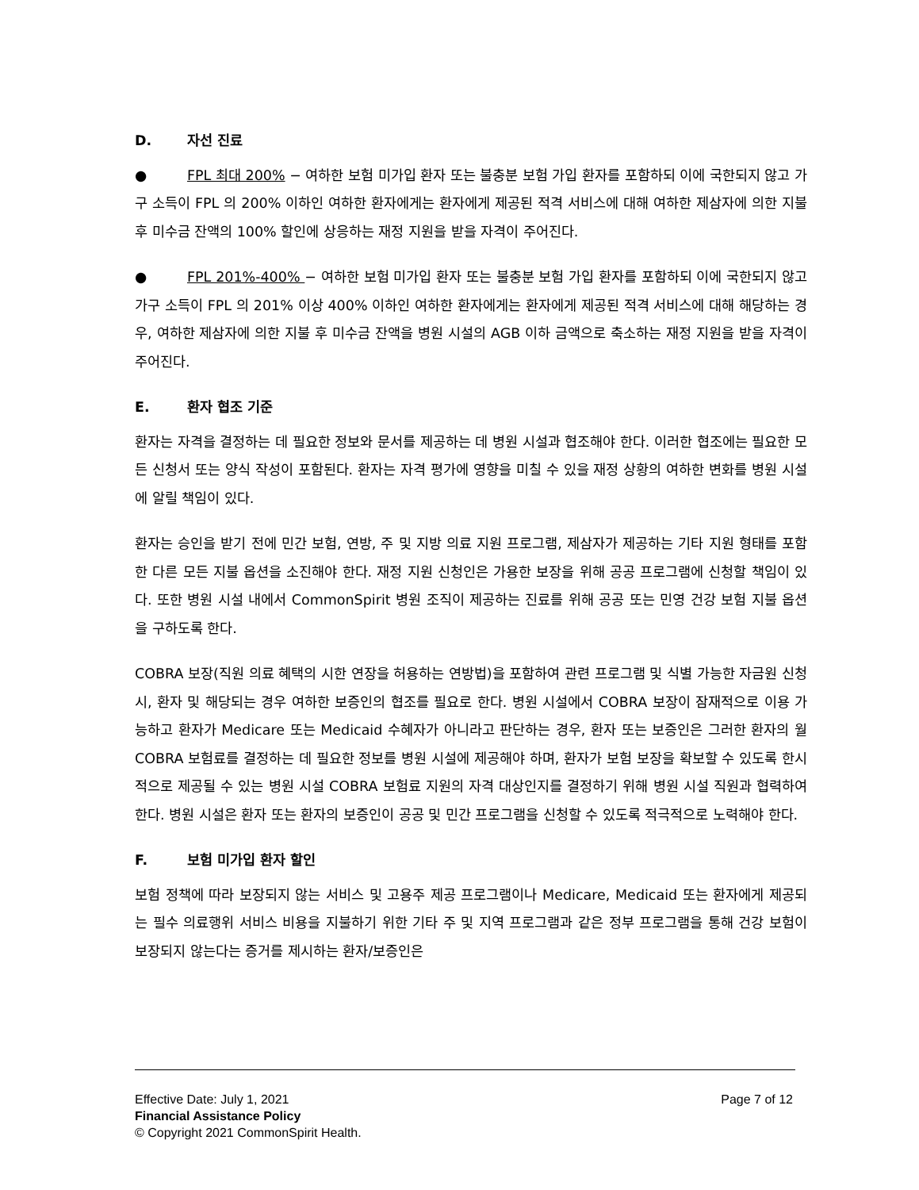D. 자선 진료
● FPL 최대 200% − 여하한 보험 미가입 환자 또는 불충분 보험 가입 환자를 포함하되 이에 국한되지 않고 가구 소득이 FPL 의 200% 이하인 여하한 환자에게는 환자에게 제공된 적격 서비스에 대해 여하한 제삼자에 의한 지불 후 미수금 잔액의 100% 할인에 상응하는 재정 지원을 받을 자격이 주어진다.
● FPL 201%-400% − 여하한 보험 미가입 환자 또는 불충분 보험 가입 환자를 포함하되 이에 국한되지 않고 가구 소득이 FPL 의 201% 이상 400% 이하인 여하한 환자에게는 환자에게 제공된 적격 서비스에 대해 해당하는 경우, 여하한 제삼자에 의한 지불 후 미수금 잔액을 병원 시설의 AGB 이하 금액으로 축소하는 재정 지원을 받을 자격이 주어진다.
E. 환자 협조 기준
환자는 자격을 결정하는 데 필요한 정보와 문서를 제공하는 데 병원 시설과 협조해야 한다. 이러한 협조에는 필요한 모든 신청서 또는 양식 작성이 포함된다. 환자는 자격 평가에 영향을 미칠 수 있을 재정 상황의 여하한 변화를 병원 시설에 알릴 책임이 있다.
환자는 승인을 받기 전에 민간 보험, 연방, 주 및 지방 의료 지원 프로그램, 제삼자가 제공하는 기타 지원 형태를 포함한 다른 모든 지불 옵션을 소진해야 한다. 재정 지원 신청인은 가용한 보장을 위해 공공 프로그램에 신청할 책임이 있다. 또한 병원 시설 내에서 CommonSpirit 병원 조직이 제공하는 진료를 위해 공공 또는 민영 건강 보험 지불 옵션을 구하도록 한다.
COBRA 보장(직원 의료 혜택의 시한 연장을 허용하는 연방법)을 포함하여 관련 프로그램 및 식별 가능한 자금원 신청 시, 환자 및 해당되는 경우 여하한 보증인의 협조를 필요로 한다. 병원 시설에서 COBRA 보장이 잠재적으로 이용 가능하고 환자가 Medicare 또는 Medicaid 수혜자가 아니라고 판단하는 경우, 환자 또는 보증인은 그러한 환자의 월 COBRA 보험료를 결정하는 데 필요한 정보를 병원 시설에 제공해야 하며, 환자가 보험 보장을 확보할 수 있도록 한시적으로 제공될 수 있는 병원 시설 COBRA 보험료 지원의 자격 대상인지를 결정하기 위해 병원 시설 직원과 협력하여 한다. 병원 시설은 환자 또는 환자의 보증인이 공공 및 민간 프로그램을 신청할 수 있도록 적극적으로 노력해야 한다.
F. 보험 미가입 환자 할인
보험 정책에 따라 보장되지 않는 서비스 및 고용주 제공 프로그램이나 Medicare, Medicaid 또는 환자에게 제공되는 필수 의료행위 서비스 비용을 지불하기 위한 기타 주 및 지역 프로그램과 같은 정부 프로그램을 통해 건강 보험이 보장되지 않는다는 증거를 제시하는 환자/보증인은
Effective Date: July 1, 2021 Page 7 of 12
Financial Assistance Policy
© Copyright 2021 CommonSpirit Health.